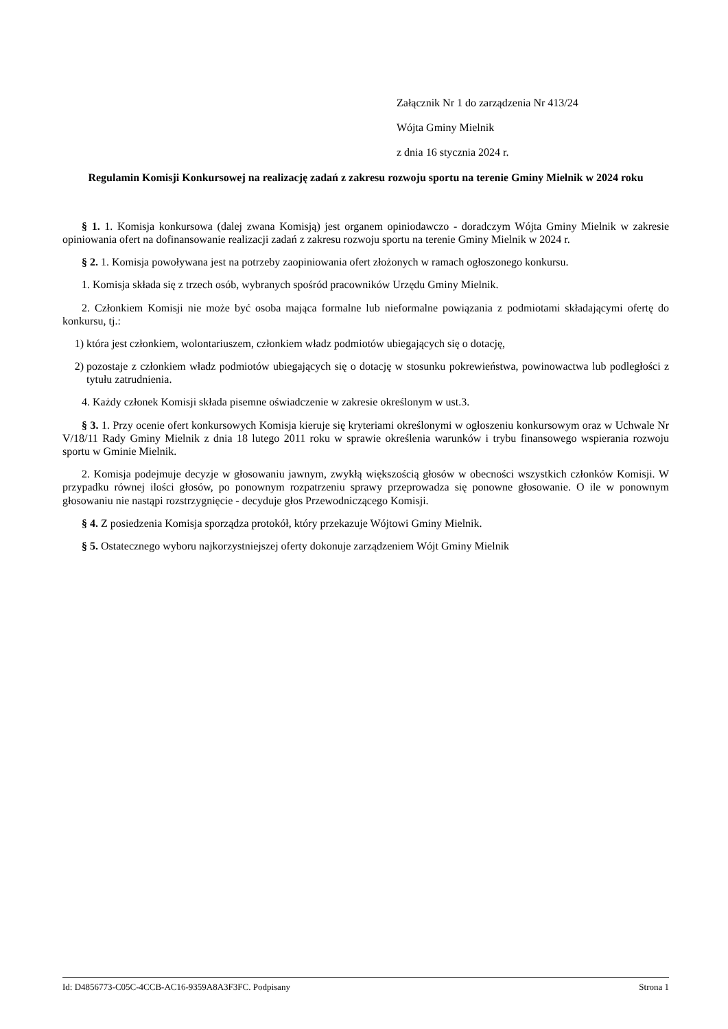Załącznik Nr 1 do zarządzenia Nr 413/24
Wójta Gminy Mielnik
z dnia 16 stycznia 2024 r.
Regulamin Komisji Konkursowej na realizację zadań z zakresu rozwoju sportu na terenie Gminy Mielnik w 2024 roku
§ 1. 1. Komisja konkursowa (dalej zwana Komisją) jest organem opiniodawczo - doradczym Wójta Gminy Mielnik w zakresie opiniowania ofert na dofinansowanie realizacji zadań z zakresu rozwoju sportu na terenie Gminy Mielnik w 2024 r.
§ 2. 1. Komisja powoływana jest na potrzeby zaopiniowania ofert złożonych w ramach ogłoszonego konkursu.
1. Komisja składa się z trzech osób, wybranych spośród pracowników Urzędu Gminy Mielnik.
2. Członkiem Komisji nie może być osoba mająca formalne lub nieformalne powiązania z podmiotami składającymi ofertę do konkursu, tj.:
1) która jest członkiem, wolontariuszem, członkiem władz podmiotów ubiegających się o dotację,
2) pozostaje z członkiem władz podmiotów ubiegających się o dotację w stosunku pokrewieństwa, powinowactwa lub podległości z tytułu zatrudnienia.
4. Każdy członek Komisji składa pisemne oświadczenie w zakresie określonym w ust.3.
§ 3. 1. Przy ocenie ofert konkursowych Komisja kieruje się kryteriami określonymi w ogłoszeniu konkursowym oraz w Uchwale Nr V/18/11 Rady Gminy Mielnik z dnia 18 lutego 2011 roku w sprawie określenia warunków i trybu finansowego wspierania rozwoju sportu w Gminie Mielnik.
2. Komisja podejmuje decyzje w głosowaniu jawnym, zwykłą większością głosów w obecności wszystkich członków Komisji. W przypadku równej ilości głosów, po ponownym rozpatrzeniu sprawy przeprowadza się ponowne głosowanie. O ile w ponownym głosowaniu nie nastąpi rozstrzygnięcie - decyduje głos Przewodniczącego Komisji.
§ 4. Z posiedzenia Komisja sporządza protokół, który przekazuje Wójtowi Gminy Mielnik.
§ 5. Ostatecznego wyboru najkorzystniejszej oferty dokonuje zarządzeniem Wójt Gminy Mielnik
Id: D4856773-C05C-4CCB-AC16-9359A8A3F3FC. Podpisany Strona 1